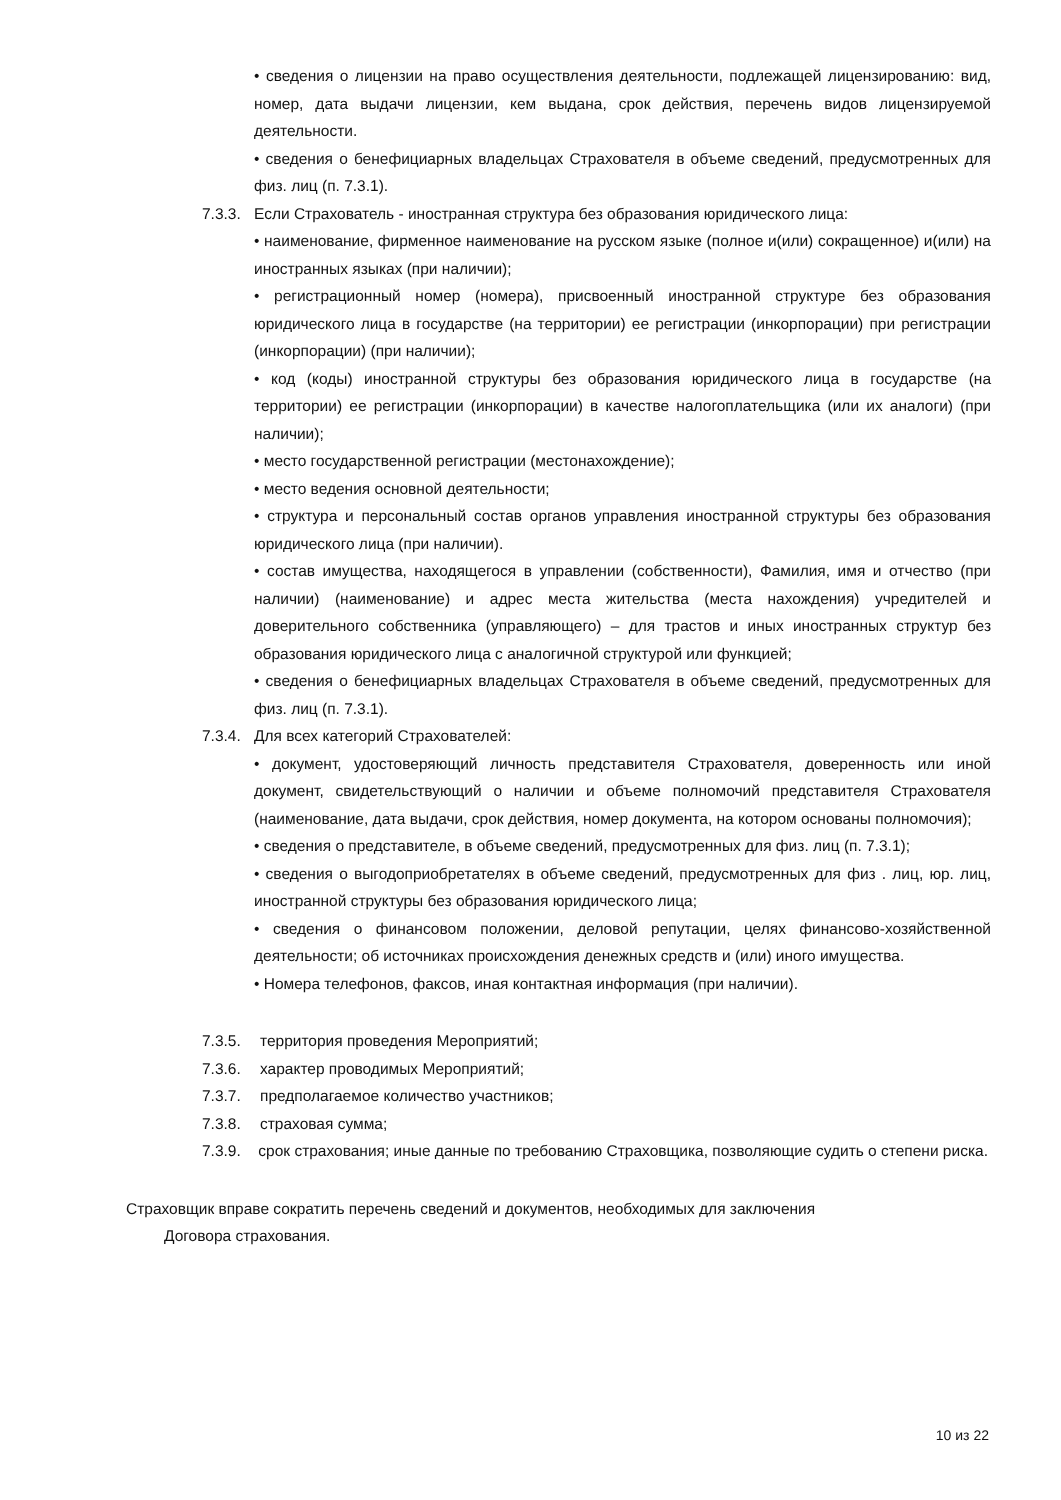• сведения о лицензии на право осуществления деятельности, подлежащей лицензированию: вид, номер, дата выдачи лицензии, кем выдана, срок действия, перечень видов лицензируемой деятельности.
• сведения о бенефициарных владельцах Страхователя в объеме сведений, предусмотренных для физ. лиц (п. 7.3.1).
7.3.3. Если Страхователь - иностранная структура без образования юридического лица:
• наименование, фирменное наименование на русском языке (полное и(или) сокращенное) и(или) на иностранных языках (при наличии);
• регистрационный номер (номера), присвоенный иностранной структуре без образования юридического лица в государстве (на территории) ее регистрации (инкорпорации) при регистрации (инкорпорации) (при наличии);
• код (коды) иностранной структуры без образования юридического лица в государстве (на территории) ее регистрации (инкорпорации) в качестве налогоплательщика (или их аналоги) (при наличии);
• место государственной регистрации (местонахождение);
• место ведения основной деятельности;
• структура и персональный состав органов управления иностранной структуры без образования юридического лица (при наличии).
• состав имущества, находящегося в управлении (собственности), Фамилия, имя и отчество (при наличии) (наименование) и адрес места жительства (места нахождения) учредителей и доверительного собственника (управляющего) – для трастов и иных иностранных структур без образования юридического лица с аналогичной структурой или функцией;
• сведения о бенефициарных владельцах Страхователя в объеме сведений, предусмотренных для физ. лиц (п. 7.3.1).
7.3.4. Для всех категорий Страхователей:
• документ, удостоверяющий личность представителя Страхователя, доверенность или иной документ, свидетельствующий о наличии и объеме полномочий представителя Страхователя (наименование, дата выдачи, срок действия, номер документа, на котором основаны полномочия);
• сведения о представителе, в объеме сведений, предусмотренных для физ. лиц (п. 7.3.1);
• сведения о выгодоприобретателях в объеме сведений, предусмотренных для физ . лиц, юр. лиц, иностранной структуры без образования юридического лица;
• сведения о финансовом положении, деловой репутации, целях финансово-хозяйственной деятельности; об источниках происхождения денежных средств и (или) иного имущества.
• Номера телефонов, факсов, иная контактная информация (при наличии).
7.3.5. территория проведения Мероприятий;
7.3.6. характер проводимых Мероприятий;
7.3.7. предполагаемое количество участников;
7.3.8. страховая сумма;
7.3.9. срок страхования; иные данные по требованию Страховщика, позволяющие судить о степени риска.
Страховщик вправе сократить перечень сведений и документов, необходимых для заключения
Договора страхования.
10 из 22